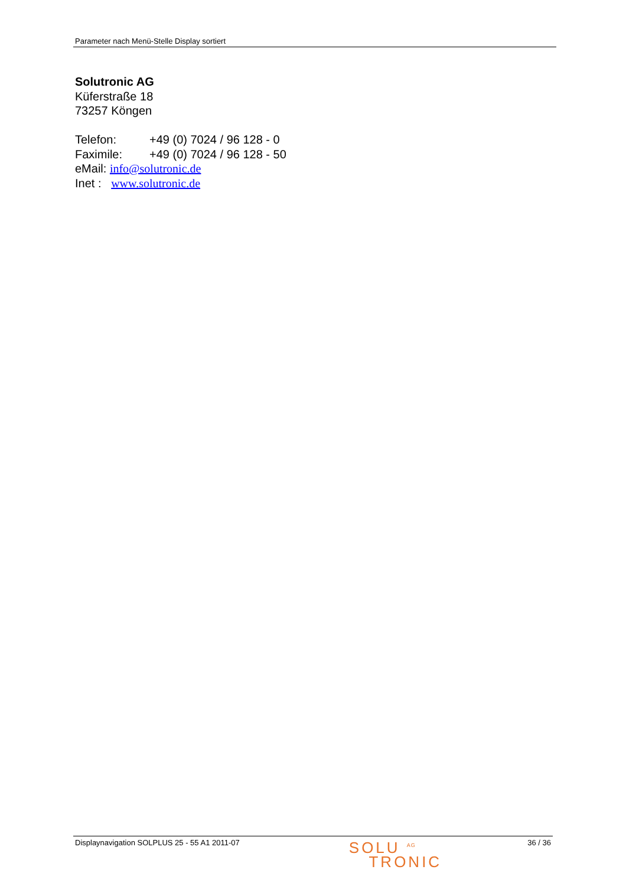Parameter nach Menü-Stelle Display sortiert
Solutronic AG
Küferstraße 18
73257 Köngen
Telefon: +49 (0) 7024 / 96 128 - 0
Faximile: +49 (0) 7024 / 96 128 - 50
eMail: info@solutronic.de
Inet : www.solutronic.de
Displaynavigation SOLPLUS 25 - 55 A1 2011-07
SOLU <sup>AG</sup>
TRONIC
36 / 36